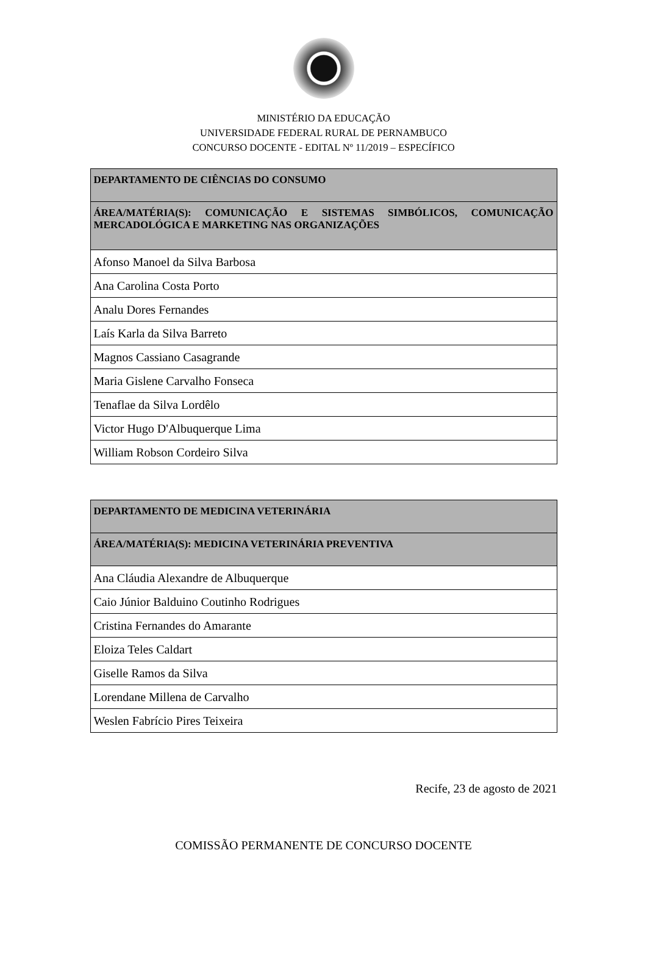MINISTÉRIO DA EDUCAÇÃO
UNIVERSIDADE FEDERAL RURAL DE PERNAMBUCO
CONCURSO DOCENTE - EDITAL Nº 11/2019 – ESPECÍFICO
| DEPARTAMENTO DE CIÊNCIAS DO CONSUMO |
| --- |
| ÁREA/MATÉRIA(S): COMUNICAÇÃO E SISTEMAS SIMBÓLICOS, COMUNICAÇÃO MERCADOLÓGICA E MARKETING NAS ORGANIZAÇÕES |
| Afonso Manoel da Silva Barbosa |
| Ana Carolina Costa Porto |
| Analu Dores Fernandes |
| Laís Karla da Silva Barreto |
| Magnos Cassiano Casagrande |
| Maria Gislene Carvalho Fonseca |
| Tenaflae da Silva Lordêlo |
| Victor Hugo D'Albuquerque Lima |
| William Robson Cordeiro Silva |
| DEPARTAMENTO DE MEDICINA VETERINÁRIA |
| --- |
| ÁREA/MATÉRIA(S): MEDICINA VETERINÁRIA PREVENTIVA |
| Ana Cláudia Alexandre de Albuquerque |
| Caio Júnior Balduino Coutinho Rodrigues |
| Cristina Fernandes do Amarante |
| Eloiza Teles Caldart |
| Giselle Ramos da Silva |
| Lorendane Millena de Carvalho |
| Weslen Fabrício Pires Teixeira |
Recife, 23 de agosto de 2021
COMISSÃO PERMANENTE DE CONCURSO DOCENTE